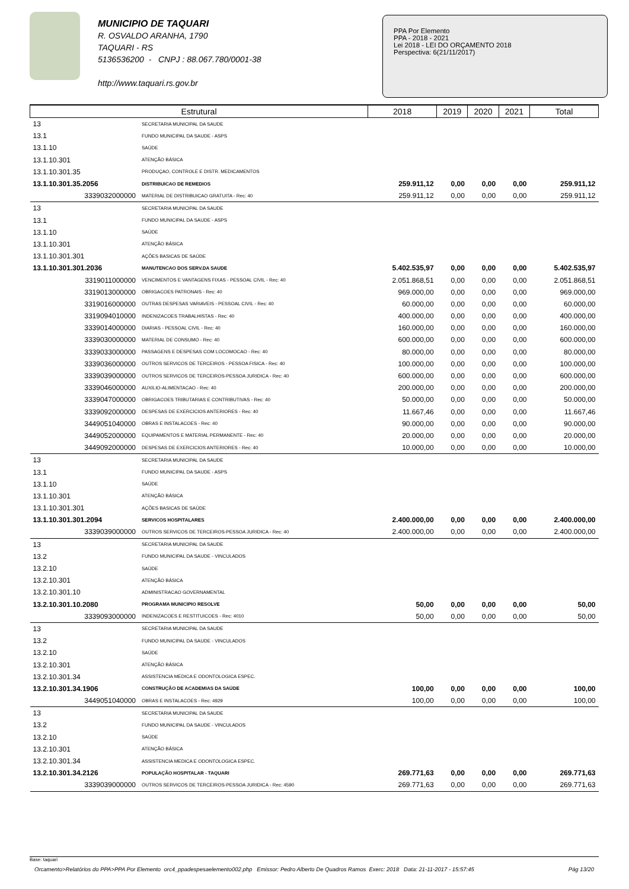MUNICIPIO DE TAQUARI
R. OSVALDO ARANHA, 1790
TAQUARI - RS
5136536200 - CNPJ : 88.067.780/0001-38
http://www.taquari.rs.gov.br
PPA Por Elemento
PPA - 2018 - 2021
Lei 2018 - LEI DO ORÇAMENTO 2018
Perspectiva: 6(21/11/2017)
| Estrutural | | 2018 | 2019 | 2020 | 2021 | Total |
| --- | --- | --- | --- | --- | --- | --- |
| 13 | SECRETARIA MUNICIPAL DA SAUDE | | | | | |
| 13.1 | FUNDO MUNICIPAL DA SAUDE - ASPS | | | | | |
| 13.1.10 | SAÚDE | | | | | |
| 13.1.10.301 | ATENÇÃO BÁSICA | | | | | |
| 13.1.10.301.35 | PRODUÇAO, CONTROLE E DISTR. MEDICAMENTOS | | | | | |
| 13.1.10.301.35.2056 | DISTRIBUICAO DE REMEDIOS | 259.911,12 | 0,00 | 0,00 | 0,00 | 259.911,12 |
| 3339032000000 | MATERIAL DE DISTRIBUICAO GRATUITA - Rec: 40 | 259.911,12 | 0,00 | 0,00 | 0,00 | 259.911,12 |
| 13 | SECRETARIA MUNICIPAL DA SAUDE | | | | | |
| 13.1 | FUNDO MUNICIPAL DA SAUDE - ASPS | | | | | |
| 13.1.10 | SAÚDE | | | | | |
| 13.1.10.301 | ATENÇÃO BÁSICA | | | | | |
| 13.1.10.301.301 | AÇÕES BASICAS DE SAÚDE | | | | | |
| 13.1.10.301.301.2036 | MANUTENCAO DOS SERV.DA SAUDE | 5.402.535,97 | 0,00 | 0,00 | 0,00 | 5.402.535,97 |
| 3319011000000 | VENCIMENTOS E VANTAGENS FIXAS - PESSOAL CIVIL - Rec: 40 | 2.051.868,51 | 0,00 | 0,00 | 0,00 | 2.051.868,51 |
| 3319013000000 | OBRIGACOES PATRONAIS - Rec: 40 | 969.000,00 | 0,00 | 0,00 | 0,00 | 969.000,00 |
| 3319016000000 | OUTRAS DESPESAS VARIAVEIS - PESSOAL CIVIL - Rec: 40 | 60.000,00 | 0,00 | 0,00 | 0,00 | 60.000,00 |
| 3319094010000 | INDENIZACOES TRABALHISTAS - Rec: 40 | 400.000,00 | 0,00 | 0,00 | 0,00 | 400.000,00 |
| 3339014000000 | DIARIAS - PESSOAL CIVIL - Rec: 40 | 160.000,00 | 0,00 | 0,00 | 0,00 | 160.000,00 |
| 3339030000000 | MATERIAL DE CONSUMO - Rec: 40 | 600.000,00 | 0,00 | 0,00 | 0,00 | 600.000,00 |
| 3339033000000 | PASSAGENS E DESPESAS COM LOCOMOCAO - Rec: 40 | 80.000,00 | 0,00 | 0,00 | 0,00 | 80.000,00 |
| 3339036000000 | OUTROS SERVICOS DE TERCEIROS - PESSOA FISICA - Rec: 40 | 100.000,00 | 0,00 | 0,00 | 0,00 | 100.000,00 |
| 3339039000000 | OUTROS SERVICOS DE TERCEIROS-PESSOA JURIDICA - Rec: 40 | 600.000,00 | 0,00 | 0,00 | 0,00 | 600.000,00 |
| 3339046000000 | AUXILIO-ALIMENTACAO - Rec: 40 | 200.000,00 | 0,00 | 0,00 | 0,00 | 200.000,00 |
| 3339047000000 | OBRIGACOES TRIBUTARIAS E CONTRIBUTIVAS - Rec: 40 | 50.000,00 | 0,00 | 0,00 | 0,00 | 50.000,00 |
| 3339092000000 | DESPESAS DE EXERCICIOS ANTERIORES - Rec: 40 | 11.667,46 | 0,00 | 0,00 | 0,00 | 11.667,46 |
| 3449051040000 | OBRAS E INSTALACOES - Rec: 40 | 90.000,00 | 0,00 | 0,00 | 0,00 | 90.000,00 |
| 3449052000000 | EQUIPAMENTOS E MATERIAL PERMANENTE - Rec: 40 | 20.000,00 | 0,00 | 0,00 | 0,00 | 20.000,00 |
| 3449092000000 | DESPESAS DE EXERCICIOS ANTERIORES - Rec: 40 | 10.000,00 | 0,00 | 0,00 | 0,00 | 10.000,00 |
| 13 | SECRETARIA MUNICIPAL DA SAUDE | | | | | |
| 13.1 | FUNDO MUNICIPAL DA SAUDE - ASPS | | | | | |
| 13.1.10 | SAÚDE | | | | | |
| 13.1.10.301 | ATENÇÃO BÁSICA | | | | | |
| 13.1.10.301.301 | AÇÕES BASICAS DE SAÚDE | | | | | |
| 13.1.10.301.301.2094 | SERVICOS HOSPITALARES | 2.400.000,00 | 0,00 | 0,00 | 0,00 | 2.400.000,00 |
| 3339039000000 | OUTROS SERVICOS DE TERCEIROS-PESSOA JURIDICA - Rec: 40 | 2.400.000,00 | 0,00 | 0,00 | 0,00 | 2.400.000,00 |
| 13 | SECRETARIA MUNICIPAL DA SAUDE | | | | | |
| 13.2 | FUNDO MUNICIPAL DA SAUDE - VINCULADOS | | | | | |
| 13.2.10 | SAÚDE | | | | | |
| 13.2.10.301 | ATENÇÃO BÁSICA | | | | | |
| 13.2.10.301.10 | ADMINISTRACAO GOVERNAMENTAL | | | | | |
| 13.2.10.301.10.2080 | PROGRAMA MUNICIPIO RESOLVE | 50,00 | 0,00 | 0,00 | 0,00 | 50,00 |
| 3339093000000 | INDENIZACOES E RESTITUICOES - Rec: 4010 | 50,00 | 0,00 | 0,00 | 0,00 | 50,00 |
| 13 | SECRETARIA MUNICIPAL DA SAUDE | | | | | |
| 13.2 | FUNDO MUNICIPAL DA SAUDE - VINCULADOS | | | | | |
| 13.2.10 | SAÚDE | | | | | |
| 13.2.10.301 | ATENÇÃO BÁSICA | | | | | |
| 13.2.10.301.34 | ASSISTENCIA MEDICA E ODONTOLOGICA ESPEC. | | | | | |
| 13.2.10.301.34.1906 | CONSTRUÇÃO DE ACADEMIAS DA SAÚDE | 100,00 | 0,00 | 0,00 | 0,00 | 100,00 |
| 3449051040000 | OBRAS E INSTALACOES - Rec: 4929 | 100,00 | 0,00 | 0,00 | 0,00 | 100,00 |
| 13 | SECRETARIA MUNICIPAL DA SAUDE | | | | | |
| 13.2 | FUNDO MUNICIPAL DA SAUDE - VINCULADOS | | | | | |
| 13.2.10 | SAÚDE | | | | | |
| 13.2.10.301 | ATENÇÃO BÁSICA | | | | | |
| 13.2.10.301.34 | ASSISTENCIA MEDICA E ODONTOLOGICA ESPEC. | | | | | |
| 13.2.10.301.34.2126 | POPULAÇÃO HOSPITALAR - TAQUARI | 269.771,63 | 0,00 | 0,00 | 0,00 | 269.771,63 |
| 3339039000000 | OUTROS SERVICOS DE TERCEIROS-PESSOA JURIDICA - Rec: 4590 | 269.771,63 | 0,00 | 0,00 | 0,00 | 269.771,63 |
Base: taquari
Orcamento>Relatórios do PPA>PPA Por Elemento orc4_ppadespesaelemento002.php Emissor: Pedro Alberto De Quadros Ramos Exerc: 2018 Data: 21-11-2017 - 15:57:45 Pág 13/20